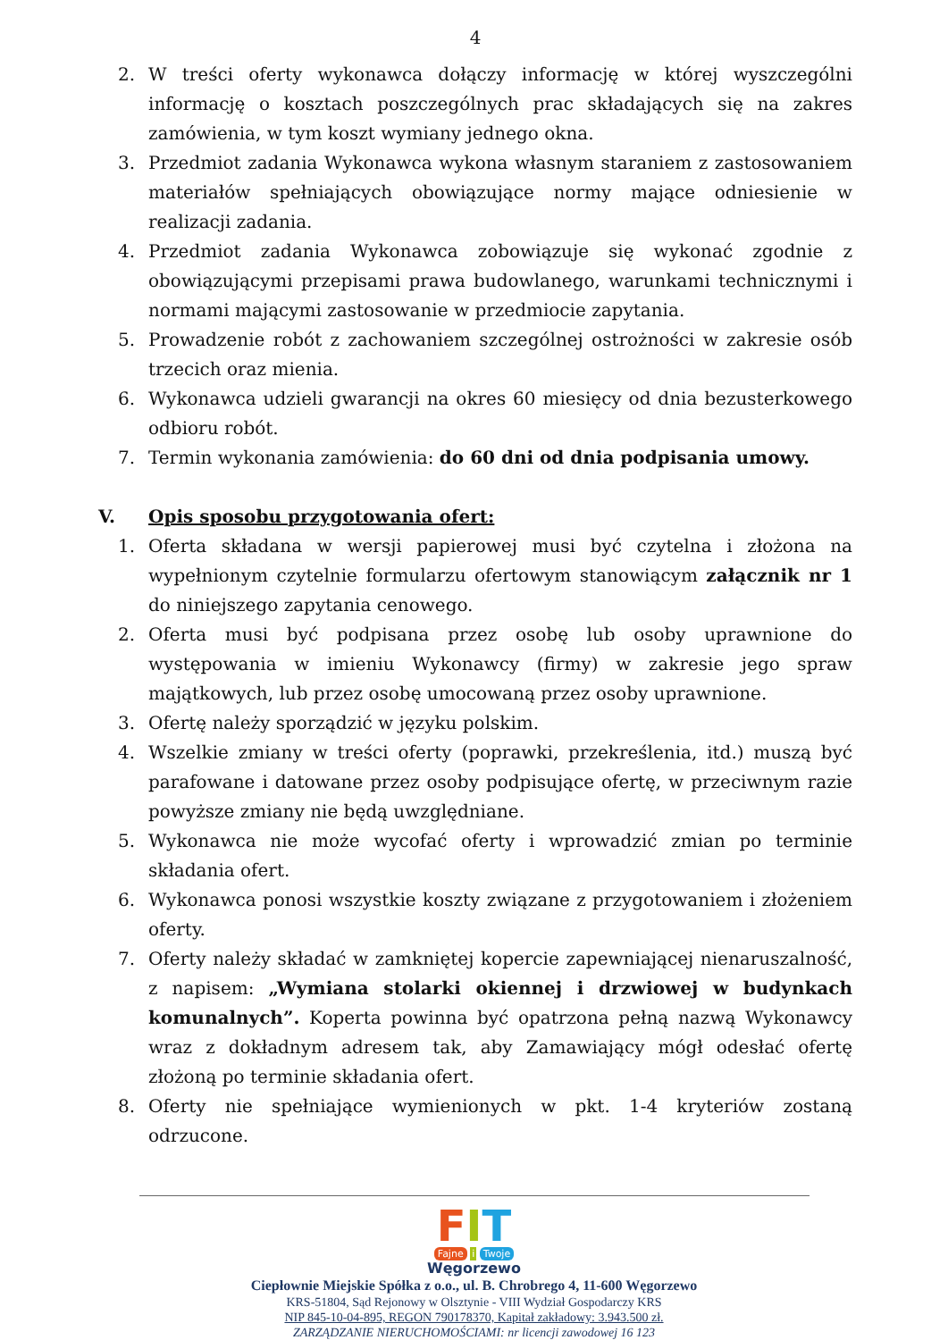4
2. W treści oferty wykonawca dołączy informację w której wyszczególni informację o kosztach poszczególnych prac składających się na zakres zamówienia, w tym koszt wymiany jednego okna.
3. Przedmiot zadania Wykonawca wykona własnym staraniem z zastosowaniem materiałów spełniających obowiązujące normy mające odniesienie w realizacji zadania.
4. Przedmiot zadania Wykonawca zobowiązuje się wykonać zgodnie z obowiązującymi przepisami prawa budowlanego, warunkami technicznymi i normami mającymi zastosowanie w przedmiocie zapytania.
5. Prowadzenie robót z zachowaniem szczególnej ostrożności w zakresie osób trzecich oraz mienia.
6. Wykonawca udzieli gwarancji na okres 60 miesięcy od dnia bezusterkowego odbioru robót.
7. Termin wykonania zamówienia: do 60 dni od dnia podpisania umowy.
V. Opis sposobu przygotowania ofert:
1. Oferta składana w wersji papierowej musi być czytelna i złożona na wypełnionym czytelnie formularzu ofertowym stanowiącym załącznik nr 1 do niniejszego zapytania cenowego.
2. Oferta musi być podpisana przez osobę lub osoby uprawnione do występowania w imieniu Wykonawcy (firmy) w zakresie jego spraw majątkowych, lub przez osobę umocowaną przez osoby uprawnione.
3. Ofertę należy sporządzić w języku polskim.
4. Wszelkie zmiany w treści oferty (poprawki, przekreślenia, itd.) muszą być parafowane i datowane przez osoby podpisujące ofertę, w przeciwnym razie powyższe zmiany nie będą uwzględniane.
5. Wykonawca nie może wycofać oferty i wprowadzić zmian po terminie składania ofert.
6. Wykonawca ponosi wszystkie koszty związane z przygotowaniem i złożeniem oferty.
7. Oferty należy składać w zamkniętej kopercie zapewniającej nienaruszalność, z napisem: „Wymiana stolarki okiennej i drzwiowej w budynkach komunalnych”. Koperta powinna być opatrzona pełną nazwą Wykonawcy wraz z dokładnym adresem tak, aby Zamawiający mógł odesłać ofertę złożoną po terminie składania ofert.
8. Oferty nie spełniające wymienionych w pkt. 1-4 kryteriów zostaną odrzucone.
FIT
Fajne i Twoje
Węgorzewo
Ciepłownie Miejskie Spółka z o.o., ul. B. Chrobrego 4, 11-600 Węgorzewo
KRS-51804, Sąd Rejonowy w Olsztynie - VIII Wydział Gospodarczy KRS
NIP 845-10-04-895, REGON 790178370, Kapitał zakładowy: 3.943.500 zł.
ZARZĄDZANIE NIERUCHOMOŚCIAMI: nr licencji zawodowej 16 123